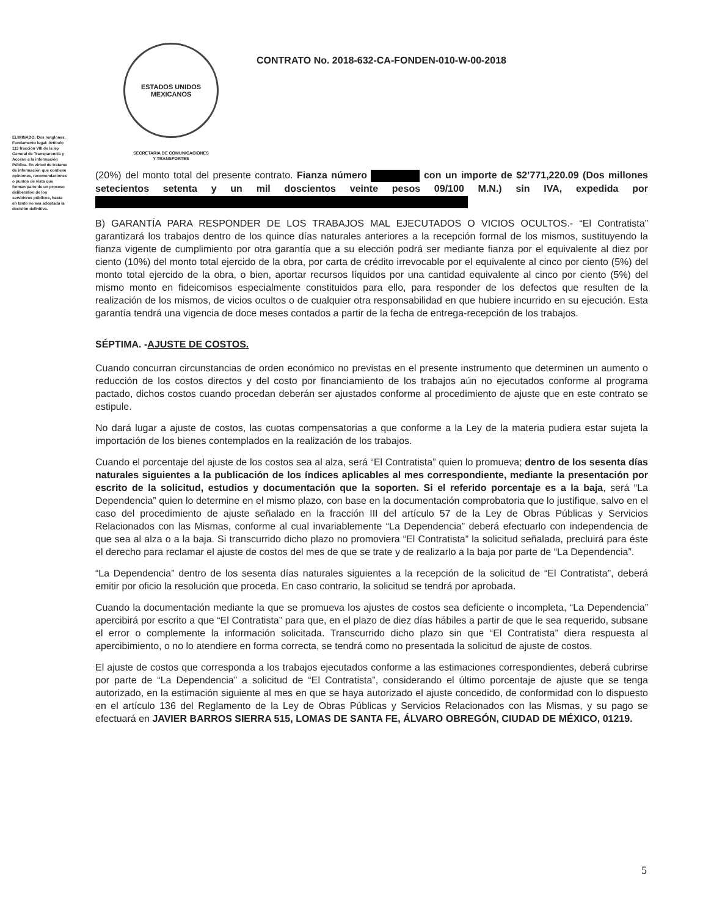ESTADOS UNIDOS MEXICANOS
SECRETARIA DE COMUNICACIONES
Y TRANSPORTES
CONTRATO No. 2018-632-CA-FONDEN-010-W-00-2018
ELIMINADO: Dos renglones. Fundamento legal: Artículo 113 fracción VIII de la ley General de Transparencia y Acceso a la información Pública. En virtud de tratarse de información que contiene opiniones, recomendaciones o puntos de vista que forman parte de un proceso deliberativo de los servidores públicos, hasta en tanto no sea adoptada la decisión definitiva.
(20%) del monto total del presente contrato. Fianza número con un importe de $2’771,220.09 (Dos millones setecientos setenta y un mil doscientos veinte pesos 09/100 M.N.) sin IVA, expedida por
B) GARANTÍA PARA RESPONDER DE LOS TRABAJOS MAL EJECUTADOS O VICIOS OCULTOS.- “El Contratista” garantizará los trabajos dentro de los quince días naturales anteriores a la recepción formal de los mismos, sustituyendo la fianza vigente de cumplimiento por otra garantía que a su elección podrá ser mediante fianza por el equivalente al diez por ciento (10%) del monto total ejercido de la obra, por carta de crédito irrevocable por el equivalente al cinco por ciento (5%) del monto total ejercido de la obra, o bien, aportar recursos líquidos por una cantidad equivalente al cinco por ciento (5%) del mismo monto en fideicomisos especialmente constituidos para ello, para responder de los defectos que resulten de la realización de los mismos, de vicios ocultos o de cualquier otra responsabilidad en que hubiere incurrido en su ejecución. Esta garantía tendrá una vigencia de doce meses contados a partir de la fecha de entrega-recepción de los trabajos.
SÉPTIMA. -AJUSTE DE COSTOS.
Cuando concurran circunstancias de orden económico no previstas en el presente instrumento que determinen un aumento o reducción de los costos directos y del costo por financiamiento de los trabajos aún no ejecutados conforme al programa pactado, dichos costos cuando procedan deberán ser ajustados conforme al procedimiento de ajuste que en este contrato se estipule.
No dará lugar a ajuste de costos, las cuotas compensatorias a que conforme a la Ley de la materia pudiera estar sujeta la importación de los bienes contemplados en la realización de los trabajos.
Cuando el porcentaje del ajuste de los costos sea al alza, será “El Contratista” quien lo promueva; dentro de los sesenta días naturales siguientes a la publicación de los índices aplicables al mes correspondiente, mediante la presentación por escrito de la solicitud, estudios y documentación que la soporten. Si el referido porcentaje es a la baja, será “La Dependencia” quien lo determine en el mismo plazo, con base en la documentación comprobatoria que lo justifique, salvo en el caso del procedimiento de ajuste señalado en la fracción III del artículo 57 de la Ley de Obras Públicas y Servicios Relacionados con las Mismas, conforme al cual invariablemente “La Dependencia” deberá efectuarlo con independencia de que sea al alza o a la baja. Si transcurrido dicho plazo no promoviera “El Contratista” la solicitud señalada, precluirá para éste el derecho para reclamar el ajuste de costos del mes de que se trate y de realizarlo a la baja por parte de “La Dependencia”.
“La Dependencia” dentro de los sesenta días naturales siguientes a la recepción de la solicitud de “El Contratista”, deberá emitir por oficio la resolución que proceda. En caso contrario, la solicitud se tendrá por aprobada.
Cuando la documentación mediante la que se promueva los ajustes de costos sea deficiente o incompleta, “La Dependencia” apercibirá por escrito a que “El Contratista” para que, en el plazo de diez días hábiles a partir de que le sea requerido, subsane el error o complemente la información solicitada. Transcurrido dicho plazo sin que “El Contratista” diera respuesta al apercibimiento, o no lo atendiere en forma correcta, se tendrá como no presentada la solicitud de ajuste de costos.
El ajuste de costos que corresponda a los trabajos ejecutados conforme a las estimaciones correspondientes, deberá cubrirse por parte de “La Dependencia” a solicitud de “El Contratista”, considerando el último porcentaje de ajuste que se tenga autorizado, en la estimación siguiente al mes en que se haya autorizado el ajuste concedido, de conformidad con lo dispuesto en el artículo 136 del Reglamento de la Ley de Obras Públicas y Servicios Relacionados con las Mismas, y su pago se efectuará en JAVIER BARROS SIERRA 515, LOMAS DE SANTA FE, ÁLVARO OBREGÓN, CIUDAD DE MÉXICO, 01219.
5